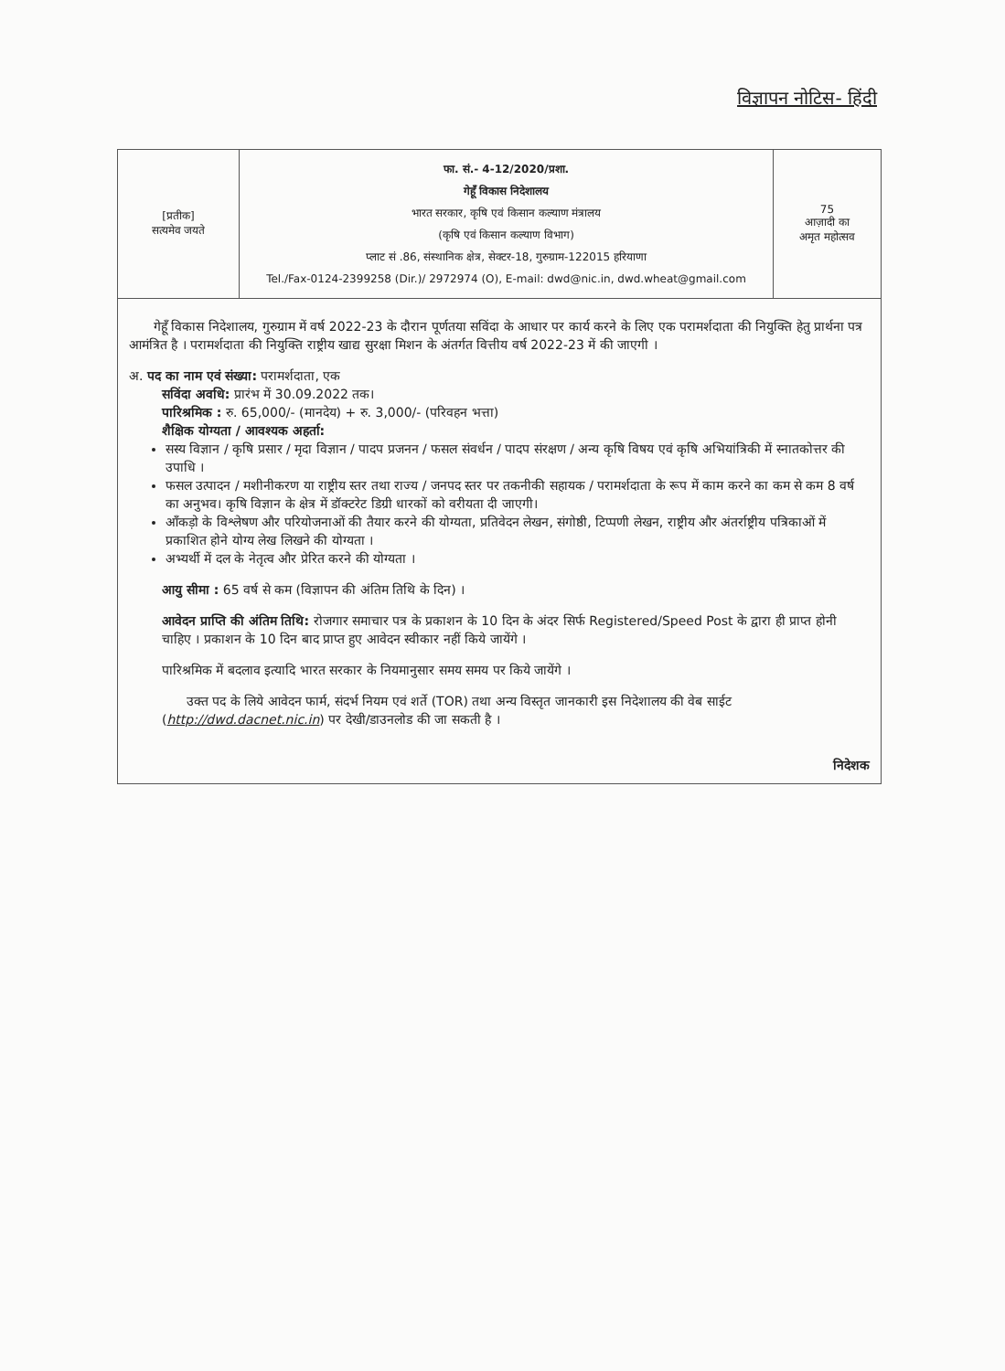विज्ञापन नोटिस- हिंदी
| [प्रतीक] सत्यमेव जयते | फा. सं.- 4-12/2020/प्रशा. गेहूँ विकास निदेशालय भारत सरकार, कृषि एवं किसान कल्याण मंत्रालय (कृषि एवं किसान कल्याण विभाग) प्लाट सं .86, संस्थानिक क्षेत्र, सेक्टर-18, गुरुग्राम-122015 हरियाणा Tel./Fax-0124-2399258 (Dir.)/ 2972974 (O), E-mail: dwd@nic.in, dwd.wheat@gmail.com | 75 आज़ादी का अमृत महोत्सव |
गेहूँ विकास निदेशालय, गुरुग्राम में वर्ष 2022-23 के दौरान पूर्णतया सविंदा के आधार पर कार्य करने के लिए एक परामर्शदाता की नियुक्ति हेतु प्रार्थना पत्र आमंत्रित है । परामर्शदाता की नियुक्ति राष्ट्रीय खाद्य सुरक्षा मिशन के अंतर्गत वित्तीय वर्ष 2022-23 में की जाएगी ।
अ. पद का नाम एवं संख्या: परामर्शदाता, एक
सविंदा अवधि: प्रारंभ में 30.09.2022 तक।
पारिश्रमिक : रु. 65,000/- (मानदेय) + रु. 3,000/- (परिवहन भत्ता)
शैक्षिक योग्यता / आवश्यक अहर्ता:
सस्य विज्ञान / कृषि प्रसार / मृदा विज्ञान / पादप प्रजनन / फसल संवर्धन / पादप संरक्षण / अन्य कृषि विषय एवं कृषि अभियांत्रिकी में स्नातकोत्तर की उपाधि ।
फसल उत्पादन / मशीनीकरण या राष्ट्रीय स्तर तथा राज्य / जनपद स्तर पर तकनीकी सहायक / परामर्शदाता के रूप में काम करने का कम से कम 8 वर्ष का अनुभव। कृषि विज्ञान के क्षेत्र में डॉक्टरेट डिग्री धारकों को वरीयता दी जाएगी।
आँकड़ो के विश्लेषण और परियोजनाओं की तैयार करने की योग्यता, प्रतिवेदन लेखन, संगोष्ठी, टिप्पणी लेखन, राष्ट्रीय और अंतर्राष्ट्रीय पत्रिकाओं में प्रकाशित होने योग्य लेख लिखने की योग्यता ।
अभ्यर्थी में दल के नेतृत्व और प्रेरित करने की योग्यता ।
आयु सीमा : 65 वर्ष से कम (विज्ञापन की अंतिम तिथि के दिन) ।
आवेदन प्राप्ति की अंतिम तिथि: रोजगार समाचार पत्र के प्रकाशन के 10 दिन के अंदर सिर्फ Registered/Speed Post के द्वारा ही प्राप्त होनी चाहिए । प्रकाशन के 10 दिन बाद प्राप्त हुए आवेदन स्वीकार नहीं किये जायेंगे ।
पारिश्रमिक में बदलाव इत्यादि भारत सरकार के नियमानुसार समय समय पर किये जायेंगे ।
उक्त पद के लिये आवेदन फार्म, संदर्भ नियम एवं शर्ते (TOR) तथा अन्य विस्तृत जानकारी इस निदेशालय की वेब साईट (http://dwd.dacnet.nic.in) पर देखी/डाउनलोड की जा सकती है ।
निदेशक